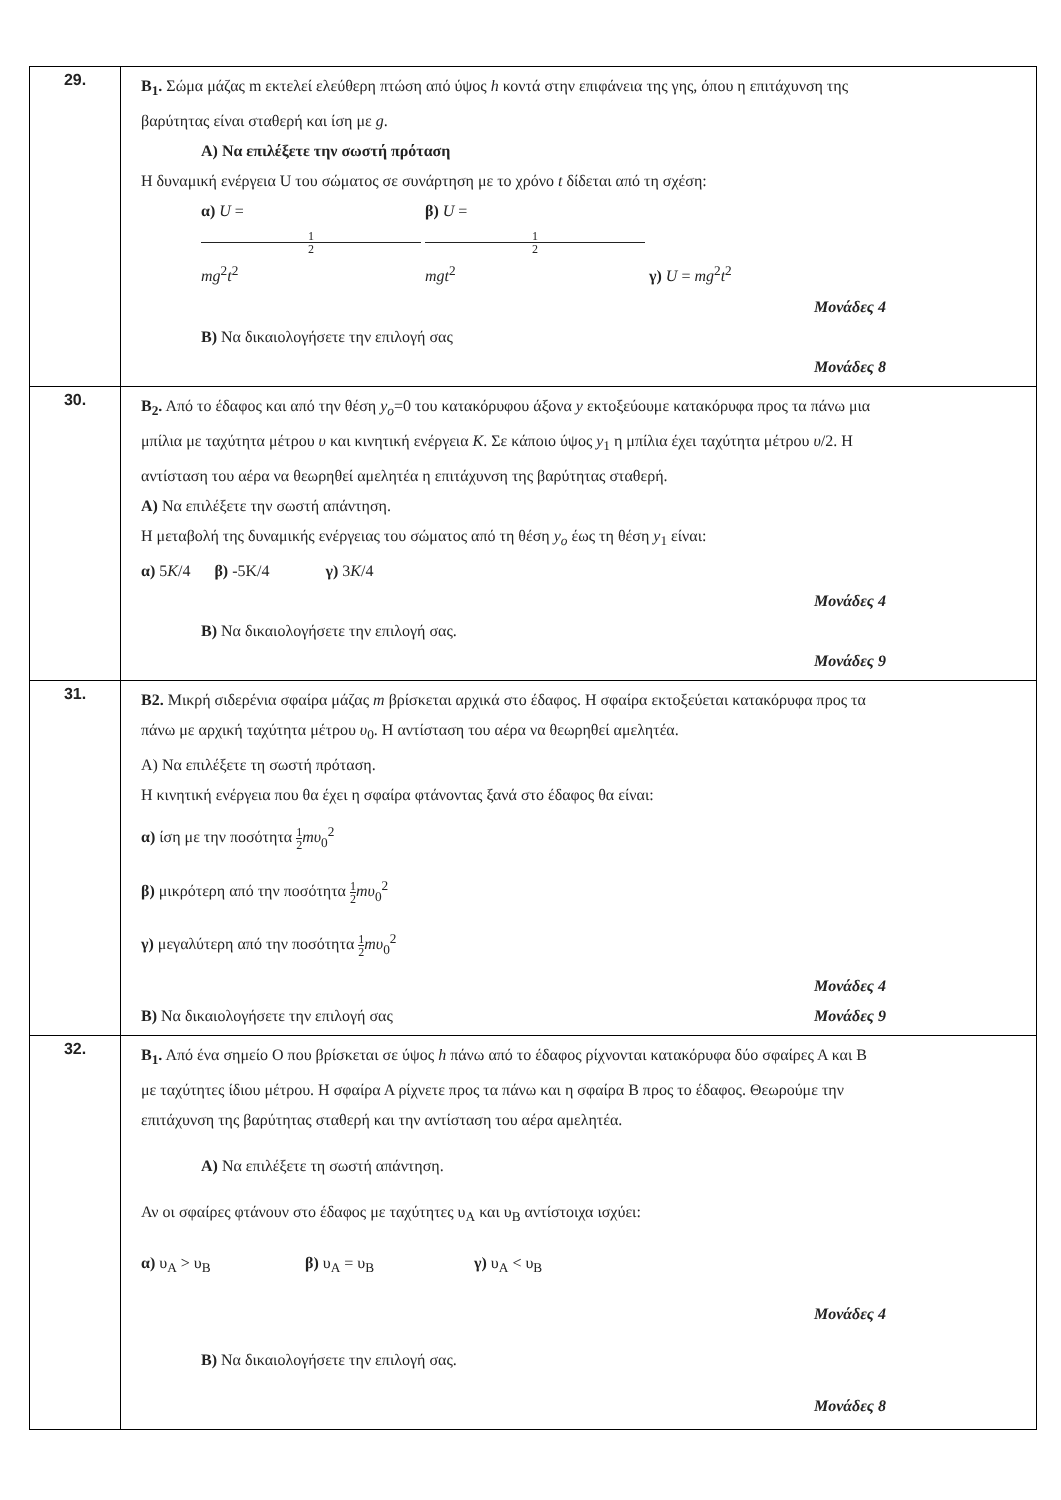| 29. | Β<sub>1</sub>. Σώμα μάζας m εκτελεί ελεύθερη πτώση από ύψος h κοντά στην επιφάνεια της γης, όπου η επιτάχυνση της βαρύτητας είναι σταθερή και ίση με g . Α) Να επιλέξετε την σωστή πρόταση Η δυναμική ενέργεια U του σώματος σε συνάρτηση με το χρόνο t δίδεται από τη σχέση: α) U = 1 2 mg<sup>2</sup> t<sup>2</sup> β) U = 1 2 mgt<sup>2</sup> γ) U = mg<sup>2</sup> t<sup>2</sup> Μονάδες 4 Β) Να δικαιολογήσετε την επιλογή σας Μονάδες 8 |
| 30. | Β<sub>2</sub>. Από το έδαφος και από την θέση y<sub>o</sub> =0 του κατακόρυφου άξονα y εκτοξεύουμε κατακόρυφα προς τα πάνω μια μπίλια με ταχύτητα μέτρου υ και κινητική ενέργεια Κ . Σε κάποιο ύψος y<sub>1</sub> η μπίλια έχει ταχύτητα μέτρου υ /2. Η αντίσταση του αέρα να θεωρηθεί αμελητέα η επιτάχυνση της βαρύτητας σταθερή. Α) Να επιλέξετε την σωστή απάντηση. Η μεταβολή της δυναμικής ενέργειας του σώματος από τη θέση y<sub>o</sub> έως τη θέση y<sub>1</sub> είναι: α) 5 K /4 β) -5K/4 γ) 3 K /4 Μονάδες 4 Β) Να δικαιολογήσετε την επιλογή σας. Μονάδες 9 |
| 31. | Β2. Μικρή σιδερένια σφαίρα μάζας m βρίσκεται αρχικά στο έδαφος. Η σφαίρα εκτοξεύεται κατακόρυφα προς τα πάνω με αρχική ταχύτητα μέτρου υ<sub>0</sub>. Η αντίσταση του αέρα να θεωρηθεί αμελητέα. Α) Να επιλέξετε τη σωστή πρόταση. Η κινητική ενέργεια που θα έχει η σφαίρα φτάνοντας ξανά στο έδαφος θα είναι: α) ίση με την ποσότητα 1 2 mυ<sub>0</sub><sup>2</sup> β) μικρότερη από την ποσότητα 1 2 mυ<sub>0</sub><sup>2</sup> γ) μεγαλύτερη από την ποσότητα 1 2 mυ<sub>0</sub><sup>2</sup> Μονάδες 4 Β) Να δικαιολογήσετε την επιλογή σας Μονάδες 9 |
| 32. | Β<sub>1</sub>. Από ένα σημείο Ο που βρίσκεται σε ύψος h πάνω από το έδαφος ρίχνονται κατακόρυφα δύο σφαίρες Α και Β με ταχύτητες ίδιου μέτρου. Η σφαίρα Α ρίχνετε προς τα πάνω και η σφαίρα Β προς το έδαφος. Θεωρούμε την επιτάχυνση της βαρύτητας σταθερή και την αντίσταση του αέρα αμελητέα. Α) Να επιλέξετε τη σωστή απάντηση. Αν οι σφαίρες φτάνουν στο έδαφος με ταχύτητες υ<sub>Α</sub> και υ<sub>Β</sub> αντίστοιχα ισχύει: α) υ<sub>Α</sub> > υ<sub>Β</sub> β) υ<sub>Α</sub> = υ<sub>Β</sub> γ) υ<sub>Α</sub> < υ<sub>Β</sub> Μονάδες 4 Β) Να δικαιολογήσετε την επιλογή σας. Μονάδες 8 |